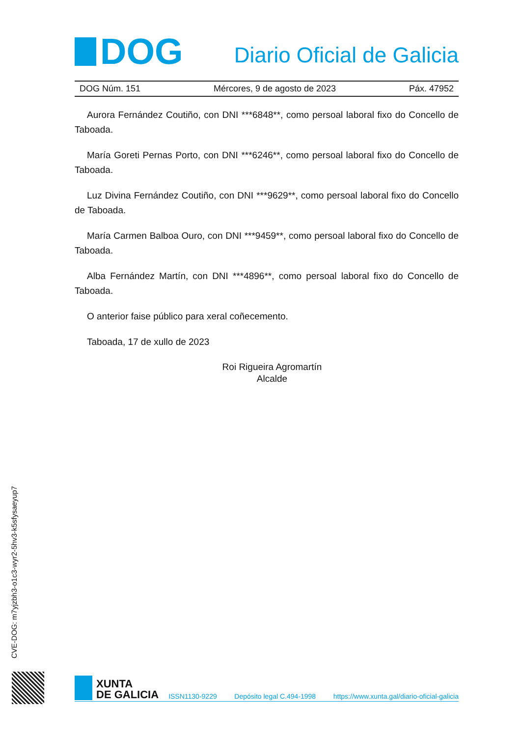DOG
Diario Oficial de Galicia
DOG Núm. 151 Mércores, 9 de agosto de 2023 Páx. 47952
Aurora Fernández Coutiño, con DNI ***6848**, como persoal laboral fixo do Concello de Taboada.
María Goreti Pernas Porto, con DNI ***6246**, como persoal laboral fixo do Concello de Taboada.
Luz Divina Fernández Coutiño, con DNI ***9629**, como persoal laboral fixo do Concello de Taboada.
María Carmen Balboa Ouro, con DNI ***9459**, como persoal laboral fixo do Concello de Taboada.
Alba Fernández Martín, con DNI ***4896**, como persoal laboral fixo do Concello de Taboada.
O anterior faise público para xeral coñecemento.
Taboada, 17 de xullo de 2023
Roi Rigueira Agromartín
Alcalde
CVE-DOG: m7yjzbh3-o1c3-wyr2-5hv3-k5sfysaeyup7
XUNTA
DE GALICIA
ISSN1130-9229 Depósito legal C.494-1998 https://www.xunta.gal/diario-oficial-galicia